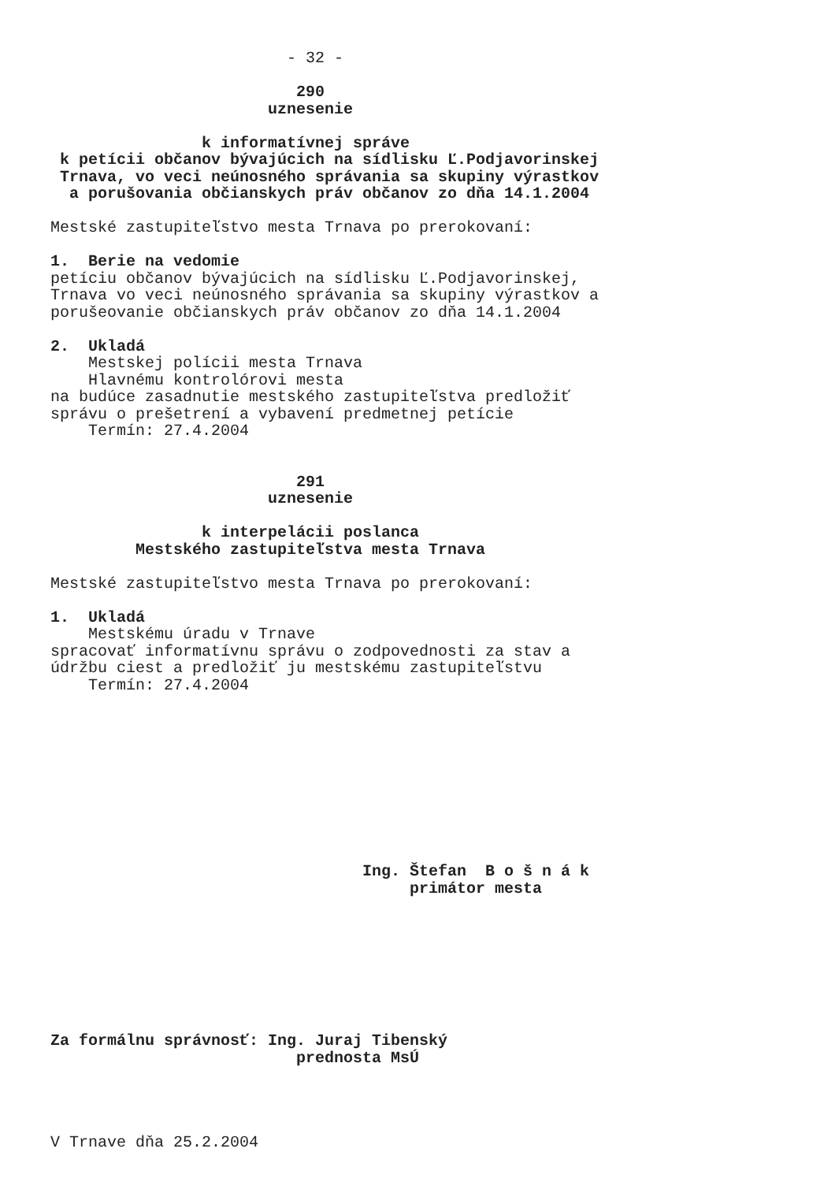- 32 - 290 uznesenie k informatívnej správe k petícii občanov bývajúcich na sídlisku Ľ.Podjavorinskej Trnava, vo veci neúnosného správania sa skupiny výrastkov a porušovania občianskych práv občanov zo dňa 14.1.2004 Mestské zastupiteľstvo mesta Trnava po prerokovaní: 1. Berie na vedomie petíciu občanov bývajúcich na sídlisku Ľ.Podjavorinskej, Trnava vo veci neúnosného správania sa skupiny výrastkov a porušeovanie občianskych práv občanov zo dňa 14.1.2004 2. Ukladá Mestskej polícii mesta Trnava Hlavnému kontrolórovi mesta na budúce zasadnutie mestského zastupiteľstva predložiť správu o prešetrení a vybavení predmetnej petície Termín: 27.4.2004 291 uznesenie k interpelácii poslanca Mestského zastupiteľstva mesta Trnava Mestské zastupiteľstvo mesta Trnava po prerokovaní: 1. Ukladá Mestskému úradu v Trnave spracovať informatívnu správu o zodpovednosti za stav a údržbu ciest a predložiť ju mestskému zastupiteľstvu Termín: 27.4.2004 Ing. Štefan B o š n á k primátor mesta Za formálnu správnosť: Ing. Juraj Tibenský prednosta MsÚ V Trnave dňa 25.2.2004